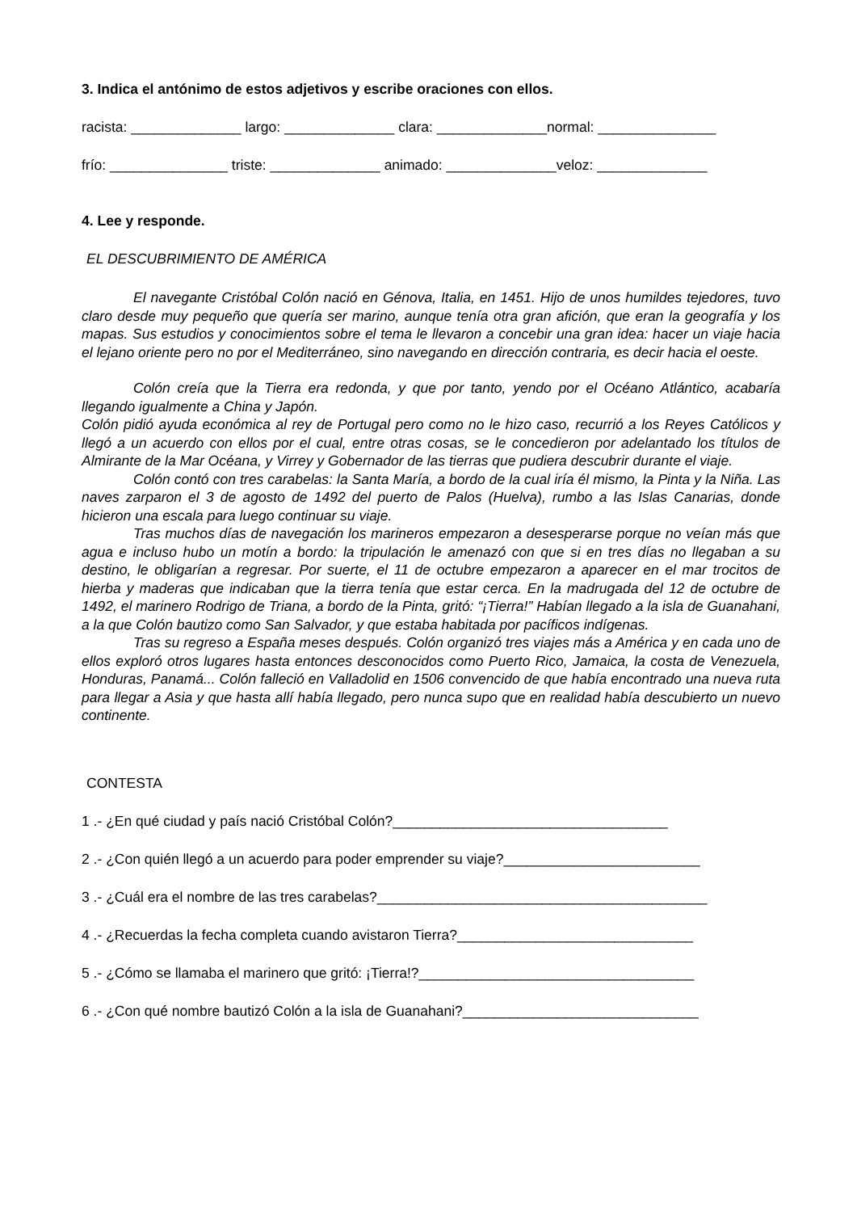3. Indica el antónimo de estos adjetivos y escribe oraciones con ellos.
racista: ______________ largo: ______________ clara: ______________normal: _______________
frío: _______________ triste: ______________ animado: ______________veloz: ______________
4. Lee y responde.
EL DESCUBRIMIENTO DE AMÉRICA
El navegante Cristóbal Colón nació en Génova, Italia, en 1451. Hijo de unos humildes tejedores, tuvo claro desde muy pequeño que quería ser marino, aunque tenía otra gran afición, que eran la geografía y los mapas. Sus estudios y conocimientos sobre el tema le llevaron a concebir una gran idea: hacer un viaje hacia el lejano oriente pero no por el Mediterráneo, sino navegando en dirección contraria, es decir hacia el oeste.
Colón creía que la Tierra era redonda, y que por tanto, yendo por el Océano Atlántico, acabaría llegando igualmente a China y Japón.
Colón pidió ayuda económica al rey de Portugal pero como no le hizo caso, recurrió a los Reyes Católicos y llegó a un acuerdo con ellos por el cual, entre otras cosas, se le concedieron por adelantado los títulos de Almirante de la Mar Océana, y Virrey y Gobernador de las tierras que pudiera descubrir durante el viaje.
Colón contó con tres carabelas: la Santa María, a bordo de la cual iría él mismo, la Pinta y la Niña. Las naves zarparon el 3 de agosto de 1492 del puerto de Palos (Huelva), rumbo a las Islas Canarias, donde hicieron una escala para luego continuar su viaje.
Tras muchos días de navegación los marineros empezaron a desesperarse porque no veían más que agua e incluso hubo un motín a bordo: la tripulación le amenazó con que si en tres días no llegaban a su destino, le obligarían a regresar. Por suerte, el 11 de octubre empezaron a aparecer en el mar trocitos de hierba y maderas que indicaban que la tierra tenía que estar cerca. En la madrugada del 12 de octubre de 1492, el marinero Rodrigo de Triana, a bordo de la Pinta, gritó: “¡Tierra!” Habían llegado a la isla de Guanahani, a la que Colón bautizo como San Salvador, y que estaba habitada por pacíficos indígenas.
Tras su regreso a España meses después. Colón organizó tres viajes más a América y en cada uno de ellos exploró otros lugares hasta entonces desconocidos como Puerto Rico, Jamaica, la costa de Venezuela, Honduras, Panamá... Colón falleció en Valladolid en 1506 convencido de que había encontrado una nueva ruta para llegar a Asia y que hasta allí había llegado, pero nunca supo que en realidad había descubierto un nuevo continente.
CONTESTA
1 .- ¿En qué ciudad y país nació Cristóbal Colón?___________________________________
2 .- ¿Con quién llegó a un acuerdo para poder emprender su viaje?_________________________
3 .- ¿Cuál era el nombre de las tres carabelas?__________________________________________
4 .- ¿Recuerdas la fecha completa cuando avistaron Tierra?______________________________
5 .- ¿Cómo se llamaba el marinero que gritó: ¡Tierra!?___________________________________
6 .- ¿Con qué nombre bautizó Colón a la isla de Guanahani?______________________________